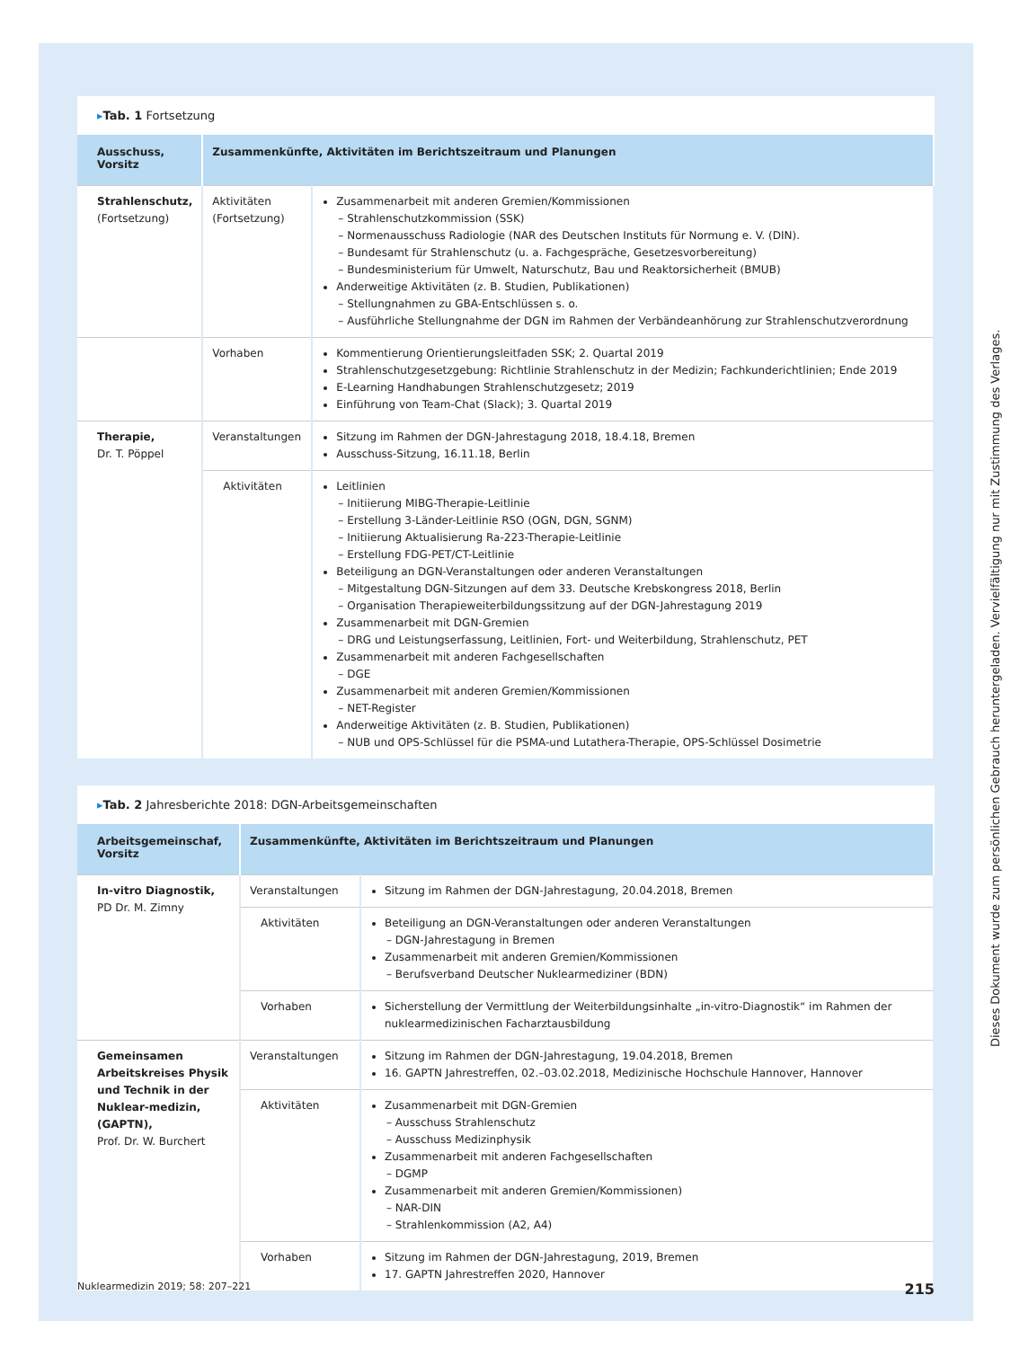▸Tab. 1 Fortsetzung
| Ausschuss, Vorsitz | Zusammenkünfte, Aktivitäten im Berichtszeitraum und Planungen | |
| --- | --- | --- |
| Strahlenschutz, (Fortsetzung) | Aktivitäten (Fortsetzung) | Zusammenarbeit mit anderen Gremien/Kommissionen Strahlenschutzkommission (SSK) Normenausschuss Radiologie (NAR des Deutschen Instituts für Normung e. V. (DIN). Bundesamt für Strahlenschutz (u. a. Fachgespräche, Gesetzesvorbereitung) Bundesministerium für Umwelt, Naturschutz, Bau und Reaktorsicherheit (BMUB) Anderweitige Aktivitäten (z. B. Studien, Publikationen) Stellungnahmen zu GBA-Entschlüssen s. o. Ausführliche Stellungnahme der DGN im Rahmen der Verbändeanhörung zur Strahlenschutzverordnung |
| | Vorhaben | Kommentierung Orientierungsleitfaden SSK; 2. Quartal 2019 Strahlenschutzgesetzgebung: Richtlinie Strahlenschutz in der Medizin; Fachkunderichtlinien; Ende 2019 E-Learning Handhabungen Strahlenschutzgesetz; 2019 Einführung von Team-Chat (Slack); 3. Quartal 2019 |
| Therapie, Dr. T. Pöppel | Veranstaltungen | Sitzung im Rahmen der DGN-Jahrestagung 2018, 18.4.18, Bremen Ausschuss-Sitzung, 16.11.18, Berlin |
| | Aktivitäten | Leitlinien Initiierung MIBG-Therapie-Leitlinie Erstellung 3-Länder-Leitlinie RSO (OGN, DGN, SGNM) Initiierung Aktualisierung Ra-223-Therapie-Leitlinie Erstellung FDG-PET/CT-Leitlinie Beteiligung an DGN-Veranstaltungen oder anderen Veranstaltungen Mitgestaltung DGN-Sitzungen auf dem 33. Deutsche Krebskongress 2018, Berlin Organisation Therapieweiterbildungssitzung auf der DGN-Jahrestagung 2019 Zusammenarbeit mit DGN-Gremien DRG und Leistungserfassung, Leitlinien, Fort- und Weiterbildung, Strahlenschutz, PET Zusammenarbeit mit anderen Fachgesellschaften DGE Zusammenarbeit mit anderen Gremien/Kommissionen NET-Register Anderweitige Aktivitäten (z. B. Studien, Publikationen) NUB und OPS-Schlüssel für die PSMA-und Lutathera-Therapie, OPS-Schlüssel Dosimetrie |
▸Tab. 2 Jahresberichte 2018: DGN-Arbeitsgemeinschaften
| Arbeitsgemeinschaf, Vorsitz | Zusammenkünfte, Aktivitäten im Berichtszeitraum und Planungen | |
| --- | --- | --- |
| In-vitro Diagnostik, PD Dr. M. Zimny | Veranstaltungen | Sitzung im Rahmen der DGN-Jahrestagung, 20.04.2018, Bremen |
| | Aktivitäten | Beteiligung an DGN-Veranstaltungen oder anderen Veranstaltungen DGN-Jahrestagung in Bremen Zusammenarbeit mit anderen Gremien/Kommissionen Berufsverband Deutscher Nuklearmediziner (BDN) |
| | Vorhaben | Sicherstellung der Vermittlung der Weiterbildungsinhalte „in-vitro-Diagnostik“ im Rahmen der nuklearmedizinischen Facharztausbildung |
| Gemeinsamen Arbeitskreises Physik und Technik in der Nuklear-medizin, (GAPTN), Prof. Dr. W. Burchert | Veranstaltungen | Sitzung im Rahmen der DGN-Jahrestagung, 19.04.2018, Bremen 16. GAPTN Jahrestreffen, 02.–03.02.2018, Medizinische Hochschule Hannover, Hannover |
| | Aktivitäten | Zusammenarbeit mit DGN-Gremien Ausschuss Strahlenschutz Ausschuss Medizinphysik Zusammenarbeit mit anderen Fachgesellschaften DGMP Zusammenarbeit mit anderen Gremien/Kommissionen) NAR-DIN Strahlenkommission (A2, A4) |
| | Vorhaben | Sitzung im Rahmen der DGN-Jahrestagung, 2019, Bremen 17. GAPTN Jahrestreffen 2020, Hannover |
Nuklearmedizin 2019; 58: 207–221 215
Dieses Dokument wurde zum persönlichen Gebrauch heruntergeladen. Vervielfältigung nur mit Zustimmung des Verlages.